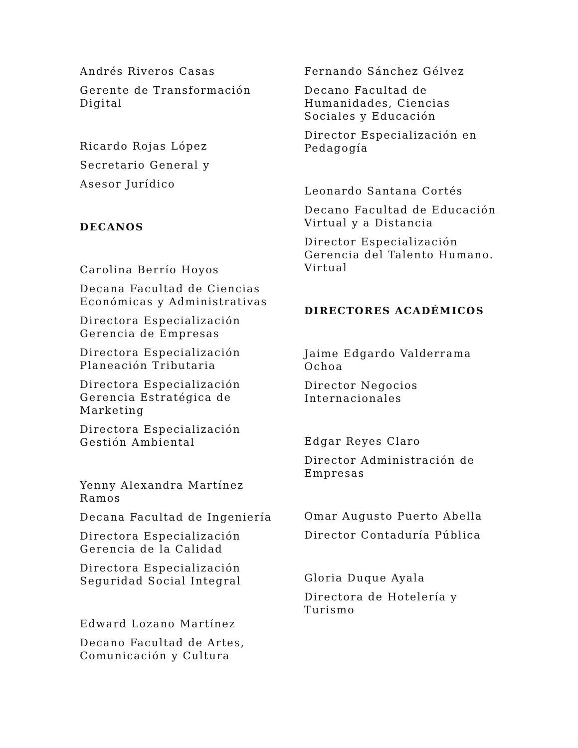Andrés Riveros Casas
Gerente de Transformación Digital
Ricardo Rojas López
Secretario General y
Asesor Jurídico
DECANOS
Carolina Berrío Hoyos
Decana Facultad de Ciencias Económicas y Administrativas
Directora Especialización Gerencia de Empresas
Directora Especialización Planeación Tributaria
Directora Especialización Gerencia Estratégica de Marketing
Directora Especialización Gestión Ambiental
Yenny Alexandra Martínez Ramos
Decana Facultad de Ingeniería
Directora Especialización Gerencia de la Calidad
Directora Especialización Seguridad Social Integral
Edward Lozano Martínez
Decano Facultad de Artes, Comunicación y Cultura
Fernando Sánchez Gélvez
Decano Facultad de Humanidades, Ciencias Sociales y Educación
Director Especialización en Pedagogía
Leonardo Santana Cortés
Decano Facultad de Educación Virtual y a Distancia
Director Especialización Gerencia del Talento Humano. Virtual
DIRECTORES ACADÉMICOS
Jaime Edgardo Valderrama Ochoa
Director Negocios Internacionales
Edgar Reyes Claro
Director Administración de Empresas
Omar Augusto Puerto Abella
Director Contaduría Pública
Gloria Duque Ayala
Directora de Hotelería y Turismo